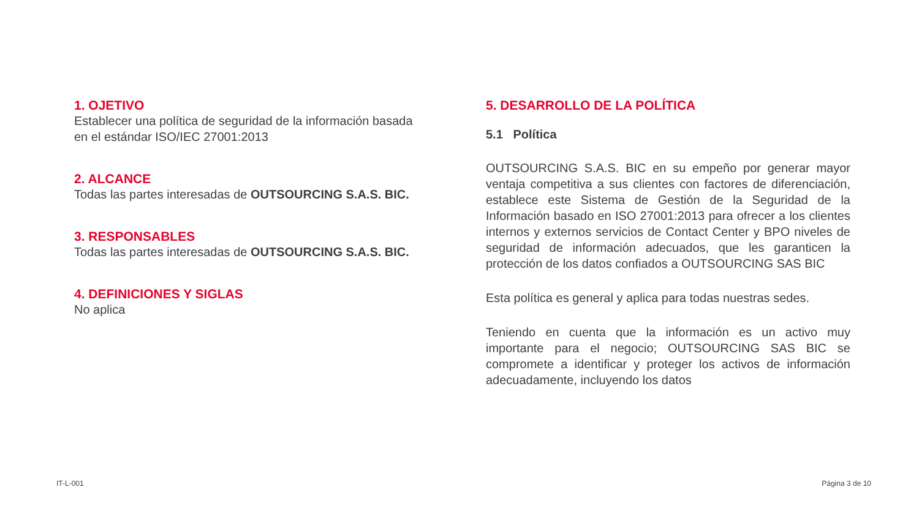1. OJETIVO
Establecer una política de seguridad de la información basada en el estándar ISO/IEC 27001:2013
2. ALCANCE
Todas las partes interesadas de OUTSOURCING S.A.S. BIC.
3. RESPONSABLES
Todas las partes interesadas de OUTSOURCING S.A.S. BIC.
4. DEFINICIONES Y SIGLAS
No aplica
5. DESARROLLO DE LA POLÍTICA
5.1 Política
OUTSOURCING S.A.S. BIC en su empeño por generar mayor ventaja competitiva a sus clientes con factores de diferenciación, establece este Sistema de Gestión de la Seguridad de la Información basado en ISO 27001:2013 para ofrecer a los clientes internos y externos servicios de Contact Center y BPO niveles de seguridad de información adecuados, que les garanticen la protección de los datos confiados a OUTSOURCING SAS BIC
Esta política es general y aplica para todas nuestras sedes.
Teniendo en cuenta que la información es un activo muy importante para el negocio; OUTSOURCING SAS BIC se compromete a identificar y proteger los activos de información adecuadamente, incluyendo los datos
IT-L-001 Página 3 de 10